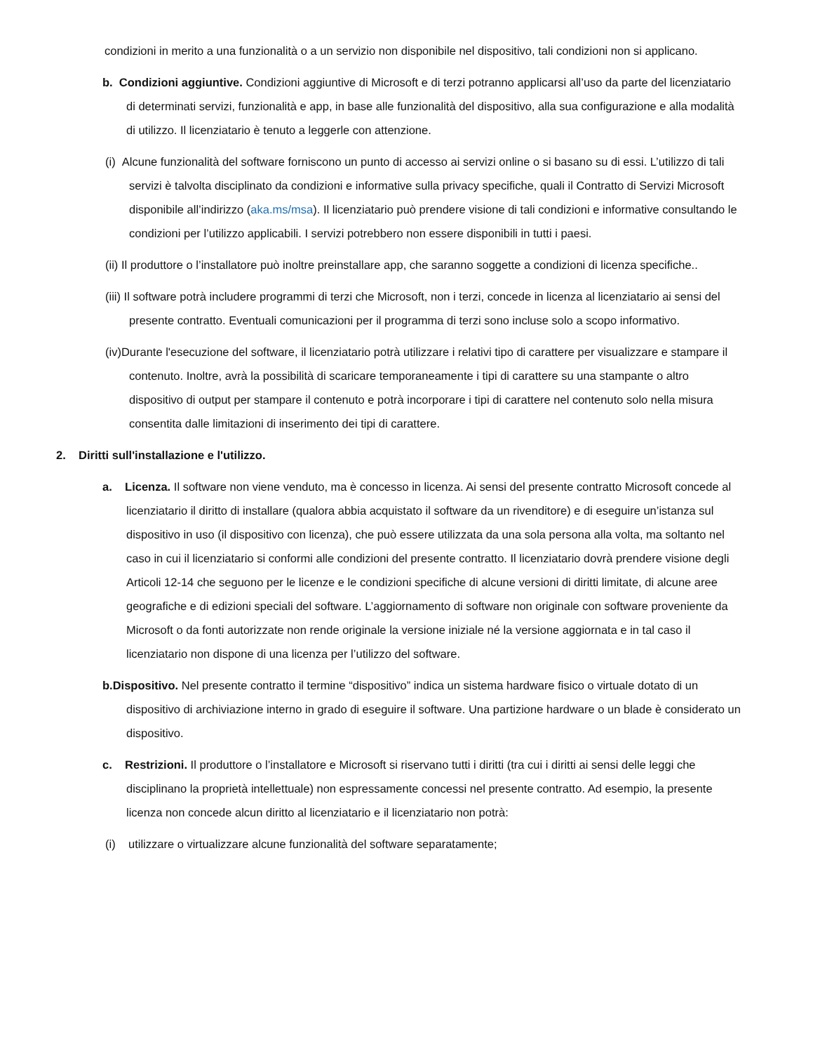condizioni in merito a una funzionalità o a un servizio non disponibile nel dispositivo, tali condizioni non si applicano.
b. Condizioni aggiuntive. Condizioni aggiuntive di Microsoft e di terzi potranno applicarsi all’uso da parte del licenziatario di determinati servizi, funzionalità e app, in base alle funzionalità del dispositivo, alla sua configurazione e alla modalità di utilizzo. Il licenziatario è tenuto a leggerle con attenzione.
(i) Alcune funzionalità del software forniscono un punto di accesso ai servizi online o si basano su di essi. L’utilizzo di tali servizi è talvolta disciplinato da condizioni e informative sulla privacy specifiche, quali il Contratto di Servizi Microsoft disponibile all’indirizzo (aka.ms/msa). Il licenziatario può prendere visione di tali condizioni e informative consultando le condizioni per l’utilizzo applicabili. I servizi potrebbero non essere disponibili in tutti i paesi.
(ii) Il produttore o l’installatore può inoltre preinstallare app, che saranno soggette a condizioni di licenza specifiche..
(iii) Il software potrà includere programmi di terzi che Microsoft, non i terzi, concede in licenza al licenziatario ai sensi del presente contratto. Eventuali comunicazioni per il programma di terzi sono incluse solo a scopo informativo.
(iv)Durante l'esecuzione del software, il licenziatario potrà utilizzare i relativi tipo di carattere per visualizzare e stampare il contenuto. Inoltre, avrà la possibilità di scaricare temporaneamente i tipi di carattere su una stampante o altro dispositivo di output per stampare il contenuto e potrà incorporare i tipi di carattere nel contenuto solo nella misura consentita dalle limitazioni di inserimento dei tipi di carattere.
2. Diritti sull'installazione e l'utilizzo.
a. Licenza. Il software non viene venduto, ma è concesso in licenza. Ai sensi del presente contratto Microsoft concede al licenziatario il diritto di installare (qualora abbia acquistato il software da un rivenditore) e di eseguire un’istanza sul dispositivo in uso (il dispositivo con licenza), che può essere utilizzata da una sola persona alla volta, ma soltanto nel caso in cui il licenziatario si conformi alle condizioni del presente contratto. Il licenziatario dovrà prendere visione degli Articoli 12-14 che seguono per le licenze e le condizioni specifiche di alcune versioni di diritti limitate, di alcune aree geografiche e di edizioni speciali del software. L’aggiornamento di software non originale con software proveniente da Microsoft o da fonti autorizzate non rende originale la versione iniziale né la versione aggiornata e in tal caso il licenziatario non dispone di una licenza per l’utilizzo del software.
b.Dispositivo. Nel presente contratto il termine “dispositivo” indica un sistema hardware fisico o virtuale dotato di un dispositivo di archiviazione interno in grado di eseguire il software. Una partizione hardware o un blade è considerato un dispositivo.
c. Restrizioni. Il produttore o l’installatore e Microsoft si riservano tutti i diritti (tra cui i diritti ai sensi delle leggi che disciplinano la proprietà intellettuale) non espressamente concessi nel presente contratto. Ad esempio, la presente licenza non concede alcun diritto al licenziatario e il licenziatario non potrà:
(i) utilizzare o virtualizzare alcune funzionalità del software separatamente;